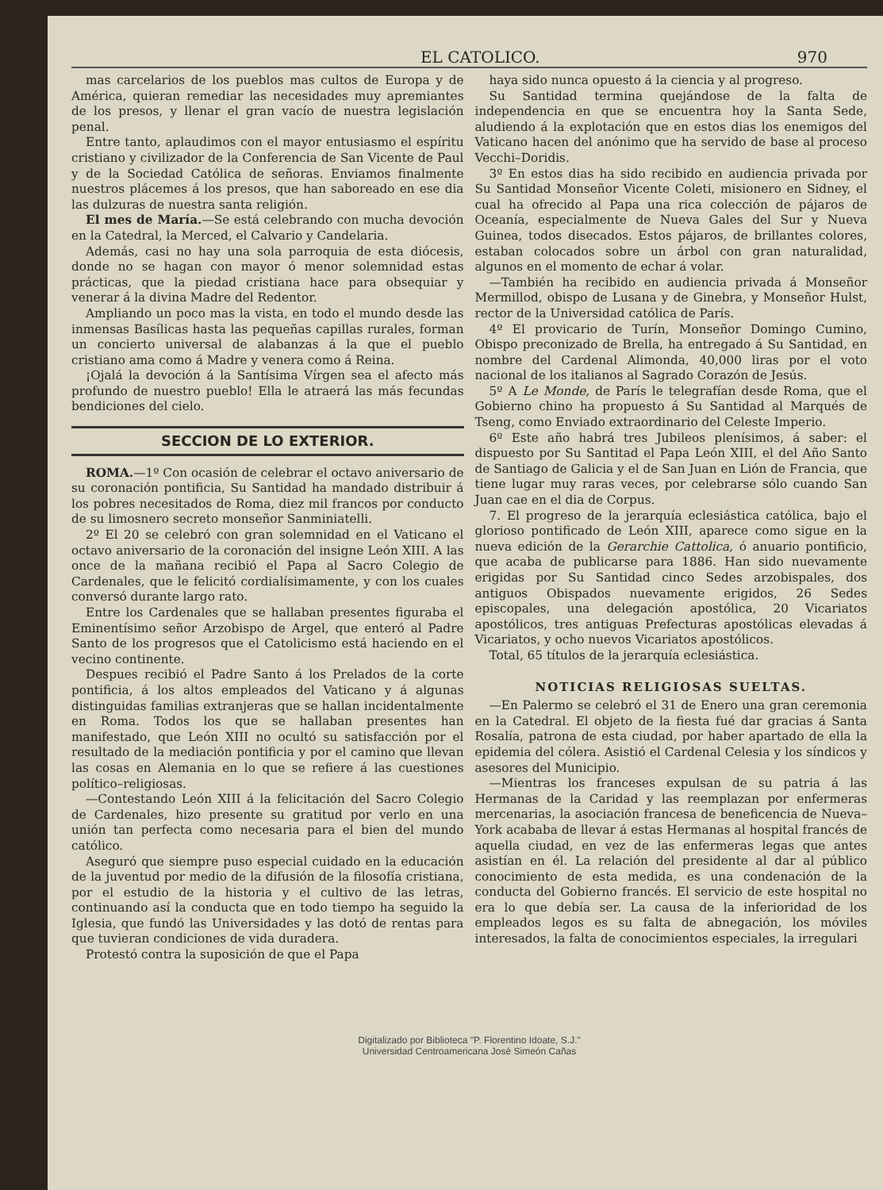EL CATOLICO. 970
mas carcelarios de los pueblos mas cultos de Europa y de América, quieran remediar las necesidades muy apremiantes de los presos, y llenar el gran vacío de nuestra legislación penal.
Entre tanto, aplaudimos con el mayor entusiasmo el espíritu cristiano y civilizador de la Conferencia de San Vicente de Paul y de la Sociedad Católica de señoras. Enviamos finalmente nuestros plácemes á los presos, que han saboreado en ese dia las dulzuras de nuestra santa religión.
El mes de María.—Se está celebrando con mucha devoción en la Catedral, la Merced, el Calvario y Candelaria.
Además, casi no hay una sola parroquia de esta diócesis, donde no se hagan con mayor ó menor solemnidad estas prácticas, que la piedad cristiana hace para obsequiar y venerar á la divina Madre del Redentor.
Ampliando un poco mas la vista, en todo el mundo desde las inmensas Basílicas hasta las pequeñas capillas rurales, forman un concierto universal de alabanzas á la que el pueblo cristiano ama como á Madre y venera como á Reina.
¡Ojalá la devoción á la Santísima Vírgen sea el afecto más profundo de nuestro pueblo! Ella le atraerá las más fecundas bendiciones del cielo.
SECCION DE LO EXTERIOR.
ROMA.—1º Con ocasión de celebrar el octavo aniversario de su coronación pontificia, Su Santidad ha mandado distribuir á los pobres necesitados de Roma, diez mil francos por conducto de su limosnero secreto monseñor Sanminiatelli.
2º El 20 se celebró con gran solemnidad en el Vaticano el octavo aniversario de la coronación del insigne León XIII. A las once de la mañana recibió el Papa al Sacro Colegio de Cardenales, que le felicitó cordialísimamente, y con los cuales conversó durante largo rato.
Entre los Cardenales que se hallaban presentes figuraba el Eminentísimo señor Arzobispo de Argel, que enteró al Padre Santo de los progresos que el Catolicismo está haciendo en el vecino continente.
Despues recibió el Padre Santo á los Prelados de la corte pontificia, á los altos empleados del Vaticano y á algunas distinguidas familias extranjeras que se hallan incidentalmente en Roma. Todos los que se hallaban presentes han manifestado, que León XIII no ocultó su satisfacción por el resultado de la mediación pontificia y por el camino que llevan las cosas en Alemania en lo que se refiere á las cuestiones político–religiosas.
—Contestando León XIII á la felicitación del Sacro Colegio de Cardenales, hizo presente su gratitud por verlo en una unión tan perfecta como necesaria para el bien del mundo católico.
Aseguró que siempre puso especial cuidado en la educación de la juventud por medio de la difusión de la filosofía cristiana, por el estudio de la historia y el cultivo de las letras, continuando así la conducta que en todo tiempo ha seguido la Iglesia, que fundó las Universidades y las dotó de rentas para que tuvieran condiciones de vida duradera.
Protestó contra la suposición de que el Papa
haya sido nunca opuesto á la ciencia y al progreso.
Su Santidad termina quejándose de la falta de independencia en que se encuentra hoy la Santa Sede, aludiendo á la explotación que en estos dias los enemigos del Vaticano hacen del anónimo que ha servido de base al proceso Vecchi–Doridis.
3º En estos dias ha sido recibido en audiencia privada por Su Santidad Monseñor Vicente Coleti, misionero en Sidney, el cual ha ofrecido al Papa una rica colección de pájaros de Oceanía, especialmente de Nueva Gales del Sur y Nueva Guinea, todos disecados. Estos pájaros, de brillantes colores, estaban colocados sobre un árbol con gran naturalidad, algunos en el momento de echar á volar.
—También ha recibido en audiencia privada á Monseñor Mermillod, obispo de Lusana y de Ginebra, y Monseñor Hulst, rector de la Universidad católica de París.
4º El provicario de Turín, Monseñor Domingo Cumino, Obispo preconizado de Brella, ha entregado á Su Santidad, en nombre del Cardenal Alimonda, 40,000 liras por el voto nacional de los italianos al Sagrado Corazón de Jesús.
5º A Le Monde, de París le telegrafían desde Roma, que el Gobierno chino ha propuesto á Su Santidad al Marqués de Tseng, como Enviado extraordinario del Celeste Imperio.
6º Este año habrá tres Jubileos plenísimos, á saber: el dispuesto por Su Santitad el Papa León XIII, el del Año Santo de Santiago de Galicia y el de San Juan en Lión de Francia, que tiene lugar muy raras veces, por celebrarse sólo cuando San Juan cae en el dia de Corpus.
7. El progreso de la jerarquía eclesiástica católica, bajo el glorioso pontificado de León XIII, aparece como sigue en la nueva edición de la Gerarchie Cattolica, ó anuario pontificio, que acaba de publicarse para 1886. Han sido nuevamente erigidas por Su Santidad cinco Sedes arzobispales, dos antiguos Obispados nuevamente erigidos, 26 Sedes episcopales, una delegación apostólica, 20 Vicariatos apostólicos, tres antiguas Prefecturas apostólicas elevadas á Vicariatos, y ocho nuevos Vicariatos apostólicos.
Total, 65 títulos de la jerarquía eclesiástica.
NOTICIAS RELIGIOSAS SUELTAS.
—En Palermo se celebró el 31 de Enero una gran ceremonia en la Catedral. El objeto de la fiesta fué dar gracias á Santa Rosalía, patrona de esta ciudad, por haber apartado de ella la epidemia del cólera. Asistió el Cardenal Celesia y los síndicos y asesores del Municipio.
—Mientras los franceses expulsan de su patria á las Hermanas de la Caridad y las reemplazan por enfermeras mercenarias, la asociación francesa de beneficencia de Nueva–York acababa de llevar á estas Hermanas al hospital francés de aquella ciudad, en vez de las enfermeras legas que antes asistían en él. La relación del presidente al dar al público conocimiento de esta medida, es una condenación de la conducta del Gobierno francés. El servicio de este hospital no era lo que debía ser. La causa de la inferioridad de los empleados legos es su falta de abnegación, los móviles interesados, la falta de conocimientos especiales, la irregulari
Digitalizado por Biblioteca "P. Florentino Idoate, S.J."
Universidad Centroamericana José Simeón Cañas